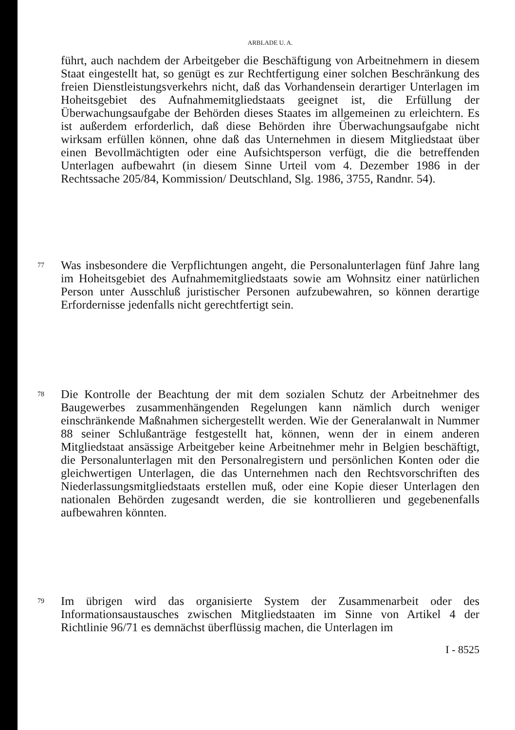ARBLADE U. A.
führt, auch nachdem der Arbeitgeber die Beschäftigung von Arbeitnehmern in diesem Staat eingestellt hat, so genügt es zur Rechtfertigung einer solchen Beschränkung des freien Dienstleistungsverkehrs nicht, daß das Vorhandensein derartiger Unterlagen im Hoheitsgebiet des Aufnahmemitgliedstaats geeignet ist, die Erfüllung der Überwachungsaufgabe der Behörden dieses Staates im allgemeinen zu erleichtern. Es ist außerdem erforderlich, daß diese Behörden ihre Überwachungsaufgabe nicht wirksam erfüllen können, ohne daß das Unternehmen in diesem Mitgliedstaat über einen Bevollmächtigten oder eine Aufsichtsperson verfügt, die die betreffenden Unterlagen aufbewahrt (in diesem Sinne Urteil vom 4. Dezember 1986 in der Rechtssache 205/84, Kommission/ Deutschland, Slg. 1986, 3755, Randnr. 54).
77
Was insbesondere die Verpflichtungen angeht, die Personalunterlagen fünf Jahre lang im Hoheitsgebiet des Aufnahmemitgliedstaats sowie am Wohnsitz einer natürlichen Person unter Ausschluß juristischer Personen aufzubewahren, so können derartige Erfordernisse jedenfalls nicht gerechtfertigt sein.
78
Die Kontrolle der Beachtung der mit dem sozialen Schutz der Arbeitnehmer des Baugewerbes zusammenhängenden Regelungen kann nämlich durch weniger einschränkende Maßnahmen sichergestellt werden. Wie der Generalanwalt in Nummer 88 seiner Schlußanträge festgestellt hat, können, wenn der in einem anderen Mitgliedstaat ansässige Arbeitgeber keine Arbeitnehmer mehr in Belgien beschäftigt, die Personalunterlagen mit den Personalregistern und persönlichen Konten oder die gleichwertigen Unterlagen, die das Unternehmen nach den Rechtsvorschriften des Niederlassungsmitgliedstaats erstellen muß, oder eine Kopie dieser Unterlagen den nationalen Behörden zugesandt werden, die sie kontrollieren und gegebenenfalls aufbewahren könnten.
79
Im übrigen wird das organisierte System der Zusammenarbeit oder des Informationsaustausches zwischen Mitgliedstaaten im Sinne von Artikel 4 der Richtlinie 96/71 es demnächst überflüssig machen, die Unterlagen im
I - 8525